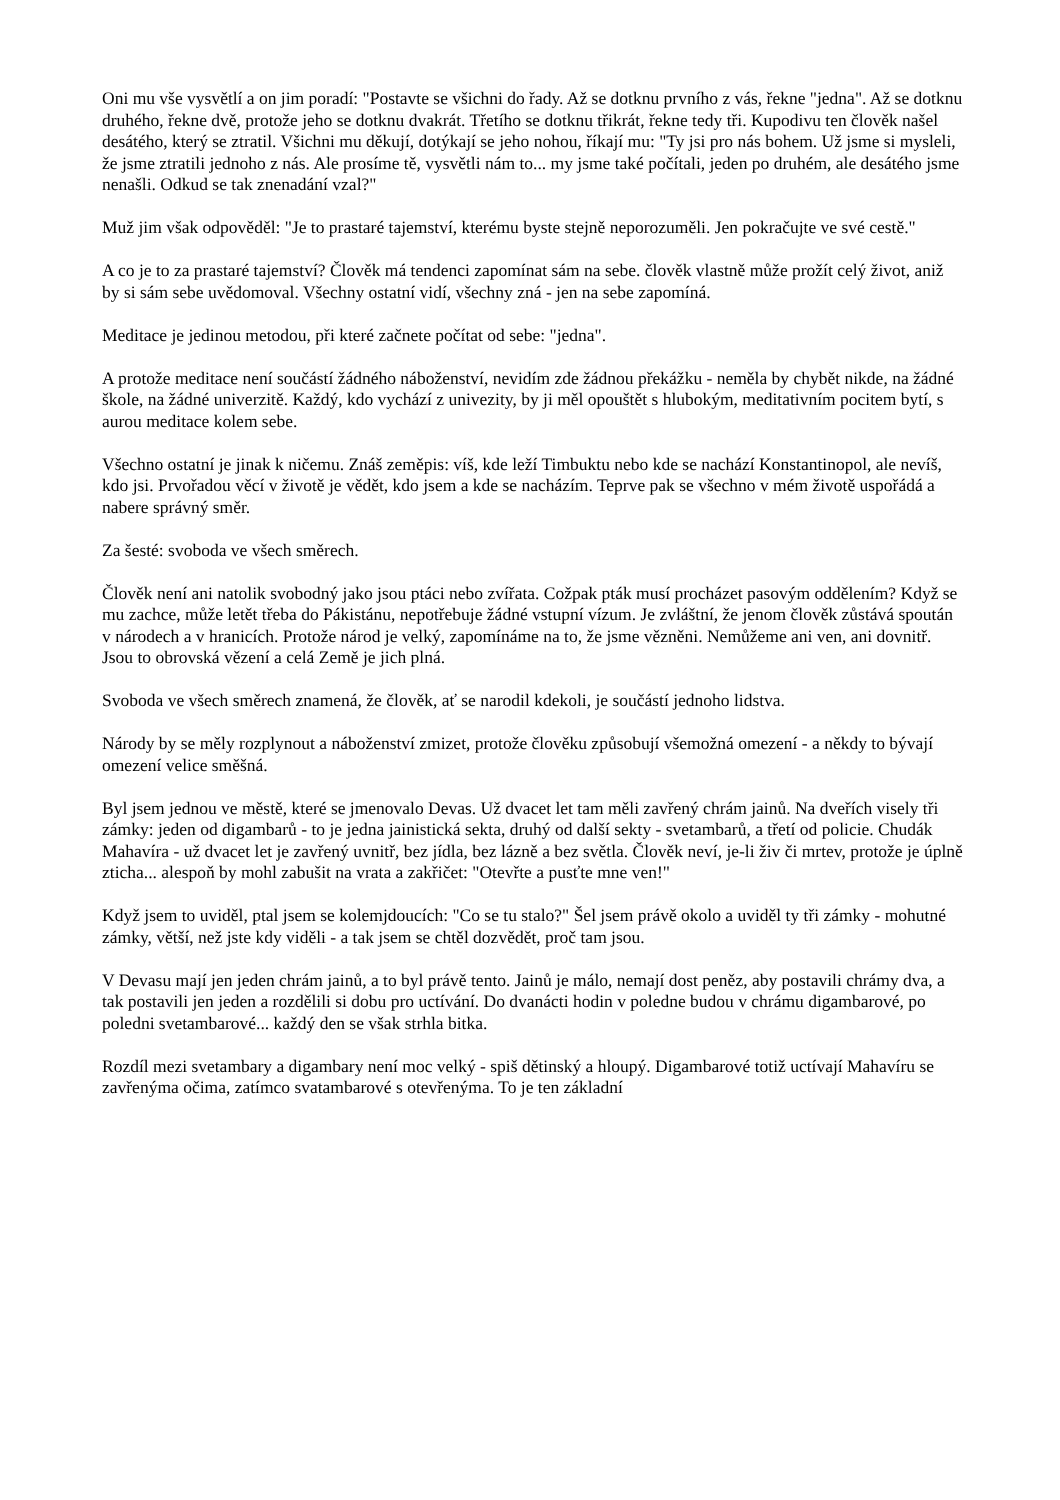Oni mu vše vysvětlí a on jim poradí: "Postavte se všichni do řady. Až se dotknu prvního z vás, řekne "jedna". Až se dotknu druhého, řekne dvě, protože jeho se dotknu dvakrát. Třetího se dotknu třikrát, řekne tedy tři. Kupodivu ten člověk našel desátého, který se ztratil. Všichni mu děkují, dotýkají se jeho nohou, říkají mu: "Ty jsi pro nás bohem. Už jsme si mysleli, že jsme ztratili jednoho z nás. Ale prosíme tě, vysvětli nám to... my jsme také počítali, jeden po druhém, ale desátého jsme nenašli. Odkud se tak znenadání vzal?"
Muž jim však odpověděl: "Je to prastaré tajemství, kterému byste stejně neporozuměli. Jen pokračujte ve své cestě."
A co je to za prastaré tajemství? Člověk má tendenci zapomínat sám na sebe. člověk vlastně může prožít celý život, aniž by si sám sebe uvědomoval. Všechny ostatní vidí, všechny zná - jen na sebe zapomíná.
Meditace je jedinou metodou, při které začnete počítat od sebe: "jedna".
A protože meditace není součástí žádného náboženství, nevidím zde žádnou překážku - neměla by chybět nikde, na žádné škole, na žádné univerzitě. Každý, kdo vychází z univezity, by ji měl opouštět s hlubokým, meditativním pocitem bytí, s aurou meditace kolem sebe.
Všechno ostatní je jinak k ničemu. Znáš zeměpis: víš, kde leží Timbuktu nebo kde se nachází Konstantinopol, ale nevíš, kdo jsi. Prvořadou věcí v životě je vědět, kdo jsem a kde se nacházím. Teprve pak se všechno v mém životě uspořádá a nabere správný směr.
Za šesté: svoboda ve všech směrech.
Člověk není ani natolik svobodný jako jsou ptáci nebo zvířata. Cožpak pták musí procházet pasovým oddělením? Když se mu zachce, může letět třeba do Pákistánu, nepotřebuje žádné vstupní vízum. Je zvláštní, že jenom člověk zůstává spoután v národech a v hranicích. Protože národ je velký, zapomínáme na to, že jsme vězněni. Nemůžeme ani ven, ani dovnitř. Jsou to obrovská vězení a celá Země je jich plná.
Svoboda ve všech směrech znamená, že člověk, ať se narodil kdekoli, je součástí jednoho lidstva.
Národy by se měly rozplynout a náboženství zmizet, protože člověku způsobují všemožná omezení - a někdy to bývají omezení velice směšná.
Byl jsem jednou ve městě, které se jmenovalo Devas. Už dvacet let tam měli zavřený chrám jainů. Na dveřích visely tři zámky: jeden od digambarů - to je jedna jainistická sekta, druhý od další sekty - svetambarů, a třetí od policie. Chudák Mahavíra - už dvacet let je zavřený uvnitř, bez jídla, bez lázně a bez světla. Člověk neví, je-li živ či mrtev, protože je úplně zticha... alespoň by mohl zabušit na vrata a zakřičet: "Otevřte a pusťte mne ven!"
Když jsem to uviděl, ptal jsem se kolemjdoucích: "Co se tu stalo?" Šel jsem právě okolo a uviděl ty tři zámky - mohutné zámky, větší, než jste kdy viděli - a tak jsem se chtěl dozvědět, proč tam jsou.
V Devasu mají jen jeden chrám jainů, a to byl právě tento. Jainů je málo, nemají dost peněz, aby postavili chrámy dva, a tak postavili jen jeden a rozdělili si dobu pro uctívání. Do dvanácti hodin v poledne budou v chrámu digambarové, po poledni svetambarové... každý den se však strhla bitka.
Rozdíl mezi svetambary a digambary není moc velký - spiš dětinský a hloupý. Digambarové totiž uctívají Mahavíru se zavřenýma očima, zatímco svatambarové s otevřenýma. To je ten základní